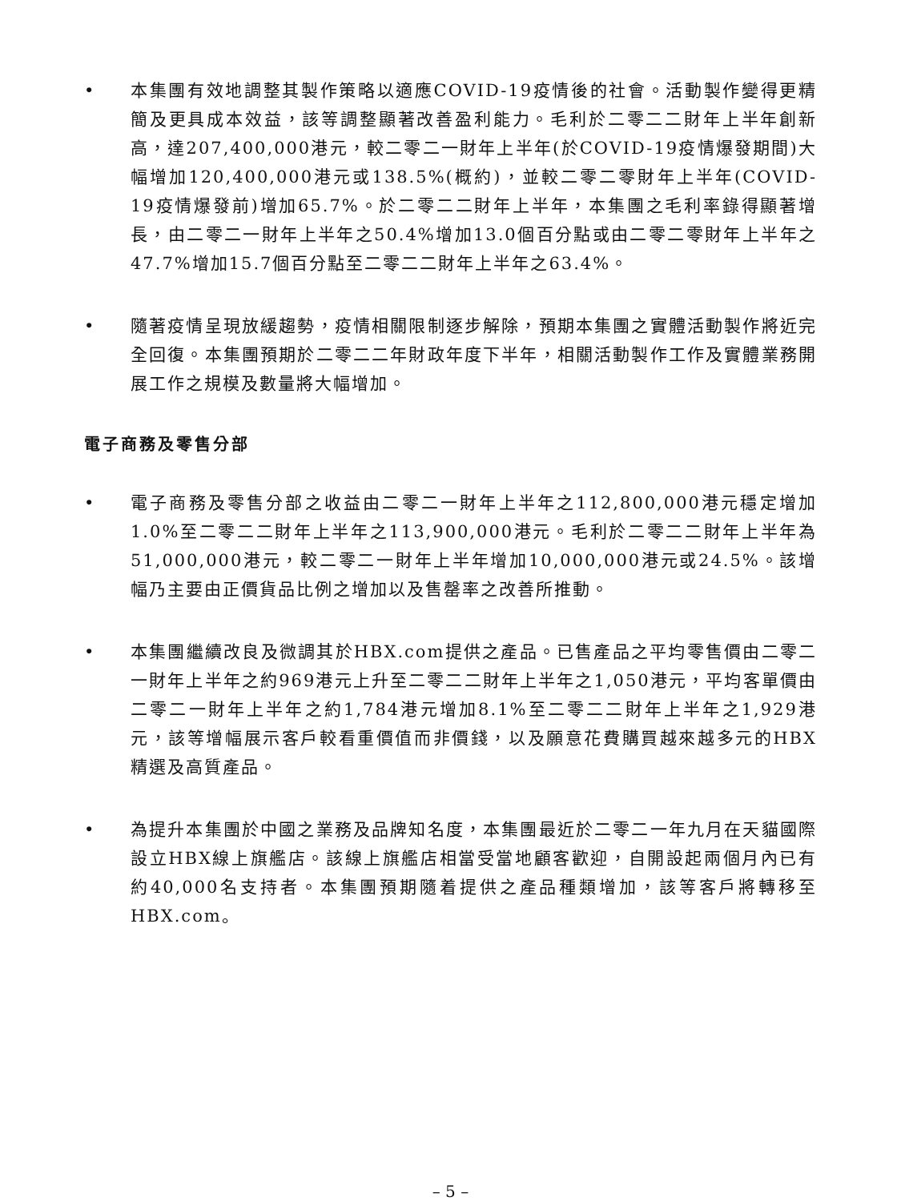• 本集團有效地調整其製作策略以適應COVID-19疫情後的社會。活動製作變得更精簡及更具成本效益，該等調整顯著改善盈利能力。毛利於二零二二財年上半年創新高，達207,400,000港元，較二零二一財年上半年(於COVID-19疫情爆發期間)大幅增加120,400,000港元或138.5%(概約)，並較二零二零財年上半年(COVID-19疫情爆發前)增加65.7%。於二零二二財年上半年，本集團之毛利率錄得顯著增長，由二零二一財年上半年之50.4%增加13.0個百分點或由二零二零財年上半年之47.7%增加15.7個百分點至二零二二財年上半年之63.4%。
• 隨著疫情呈現放緩趨勢，疫情相關限制逐步解除，預期本集團之實體活動製作將近完全回復。本集團預期於二零二二年財政年度下半年，相關活動製作工作及實體業務開展工作之規模及數量將大幅增加。
電子商務及零售分部
• 電子商務及零售分部之收益由二零二一財年上半年之112,800,000港元穩定增加1.0%至二零二二財年上半年之113,900,000港元。毛利於二零二二財年上半年為51,000,000港元，較二零二一財年上半年增加10,000,000港元或24.5%。該增幅乃主要由正價貨品比例之增加以及售罄率之改善所推動。
• 本集團繼續改良及微調其於HBX.com提供之產品。已售產品之平均零售價由二零二一財年上半年之約969港元上升至二零二二財年上半年之1,050港元，平均客單價由二零二一財年上半年之約1,784港元增加8.1%至二零二二財年上半年之1,929港元，該等增幅展示客戶較看重價值而非價錢，以及願意花費購買越來越多元的HBX精選及高質產品。
• 為提升本集團於中國之業務及品牌知名度，本集團最近於二零二一年九月在天貓國際設立HBX線上旗艦店。該線上旗艦店相當受當地顧客歡迎，自開設起兩個月內已有約40,000名支持者。本集團預期隨着提供之產品種類增加，該等客戶將轉移至HBX.com。
– 5 –